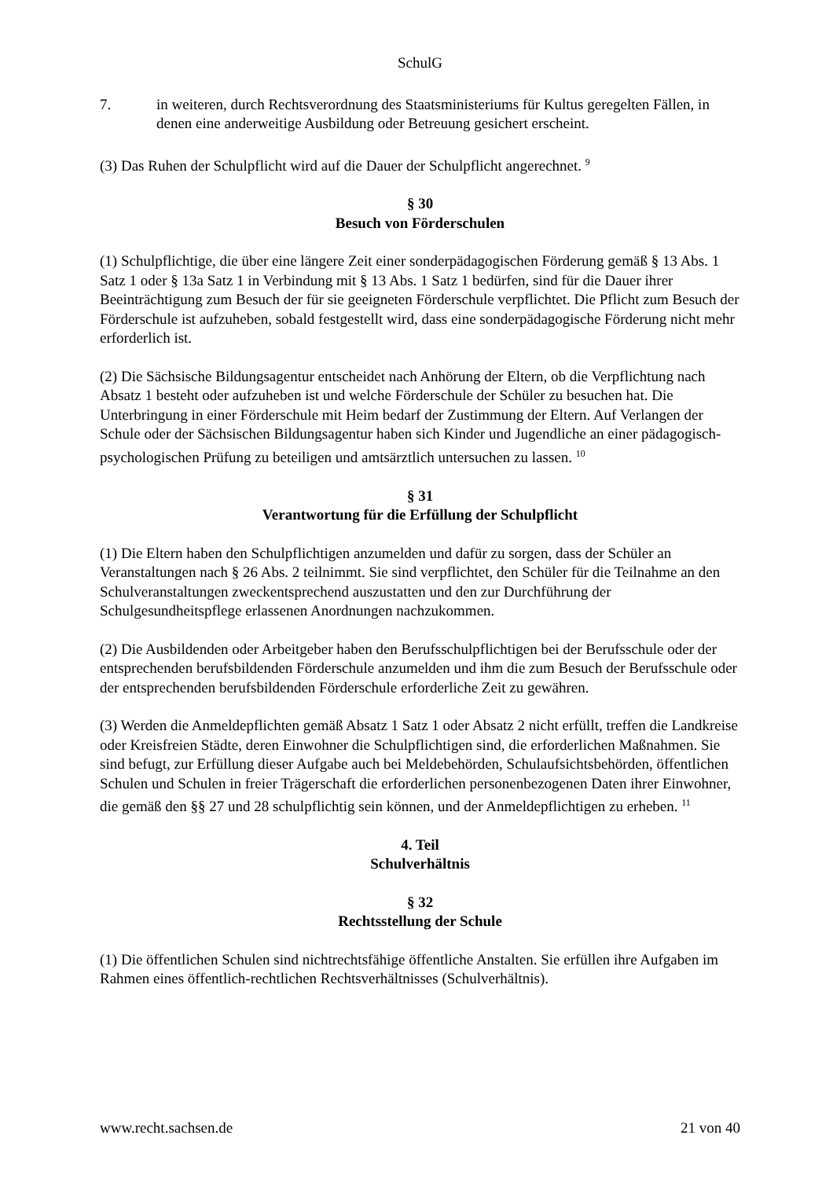SchulG
7. in weiteren, durch Rechtsverordnung des Staatsministeriums für Kultus geregelten Fällen, in denen eine anderweitige Ausbildung oder Betreuung gesichert erscheint.
(3) Das Ruhen der Schulpflicht wird auf die Dauer der Schulpflicht angerechnet. <sup>9</sup>
§ 30
Besuch von Förderschulen
(1) Schulpflichtige, die über eine längere Zeit einer sonderpädagogischen Förderung gemäß § 13 Abs. 1 Satz 1 oder § 13a Satz 1 in Verbindung mit § 13 Abs. 1 Satz 1 bedürfen, sind für die Dauer ihrer Beeinträchtigung zum Besuch der für sie geeigneten Förderschule verpflichtet. Die Pflicht zum Besuch der Förderschule ist aufzuheben, sobald festgestellt wird, dass eine sonderpädagogische Förderung nicht mehr erforderlich ist.
(2) Die Sächsische Bildungsagentur entscheidet nach Anhörung der Eltern, ob die Verpflichtung nach Absatz 1 besteht oder aufzuheben ist und welche Förderschule der Schüler zu besuchen hat. Die Unterbringung in einer Förderschule mit Heim bedarf der Zustimmung der Eltern. Auf Verlangen der Schule oder der Sächsischen Bildungsagentur haben sich Kinder und Jugendliche an einer pädagogisch-psychologischen Prüfung zu beteiligen und amtsärztlich untersuchen zu lassen. <sup>10</sup>
§ 31
Verantwortung für die Erfüllung der Schulpflicht
(1) Die Eltern haben den Schulpflichtigen anzumelden und dafür zu sorgen, dass der Schüler an Veranstaltungen nach § 26 Abs. 2 teilnimmt. Sie sind verpflichtet, den Schüler für die Teilnahme an den Schulveranstaltungen zweckentsprechend auszustatten und den zur Durchführung der Schulgesundheitspflege erlassenen Anordnungen nachzukommen.
(2) Die Ausbildenden oder Arbeitgeber haben den Berufsschulpflichtigen bei der Berufsschule oder der entsprechenden berufsbildenden Förderschule anzumelden und ihm die zum Besuch der Berufsschule oder der entsprechenden berufsbildenden Förderschule erforderliche Zeit zu gewähren.
(3) Werden die Anmeldepflichten gemäß Absatz 1 Satz 1 oder Absatz 2 nicht erfüllt, treffen die Landkreise oder Kreisfreien Städte, deren Einwohner die Schulpflichtigen sind, die erforderlichen Maßnahmen. Sie sind befugt, zur Erfüllung dieser Aufgabe auch bei Meldebehörden, Schulaufsichtsbehörden, öffentlichen Schulen und Schulen in freier Trägerschaft die erforderlichen personenbezogenen Daten ihrer Einwohner, die gemäß den §§ 27 und 28 schulpflichtig sein können, und der Anmeldepflichtigen zu erheben. <sup>11</sup>
4. Teil
Schulverhältnis
§ 32
Rechtsstellung der Schule
(1) Die öffentlichen Schulen sind nichtrechtsfähige öffentliche Anstalten. Sie erfüllen ihre Aufgaben im Rahmen eines öffentlich-rechtlichen Rechtsverhältnisses (Schulverhältnis).
www.recht.sachsen.de 21 von 40